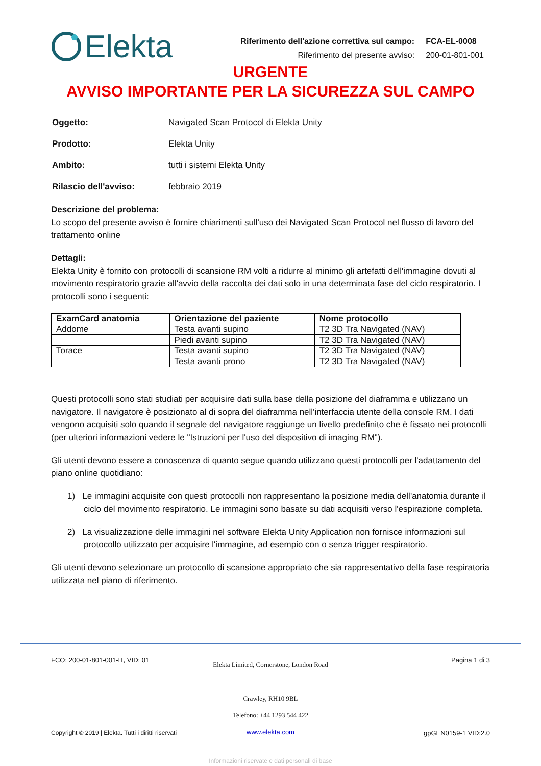Elekta
| Riferimento dell'azione correttiva sul campo: | FCA-EL-0008 |
| Riferimento del presente avviso: | 200-01-801-001 |
URGENTE
AVVISO IMPORTANTE PER LA SICUREZZA SUL CAMPO
| Oggetto: | Navigated Scan Protocol di Elekta Unity |
| Prodotto: | Elekta Unity |
| Ambito: | tutti i sistemi Elekta Unity |
| Rilascio dell'avviso: | febbraio 2019 |
Descrizione del problema:
Lo scopo del presente avviso è fornire chiarimenti sull'uso dei Navigated Scan Protocol nel flusso di lavoro del trattamento online
Dettagli:
Elekta Unity è fornito con protocolli di scansione RM volti a ridurre al minimo gli artefatti dell'immagine dovuti al movimento respiratorio grazie all'avvio della raccolta dei dati solo in una determinata fase del ciclo respiratorio. I protocolli sono i seguenti:
| ExamCard anatomia | Orientazione del paziente | Nome protocollo |
| --- | --- | --- |
| Addome | Testa avanti supino | T2 3D Tra Navigated (NAV) |
| | Piedi avanti supino | T2 3D Tra Navigated (NAV) |
| Torace | Testa avanti supino | T2 3D Tra Navigated (NAV) |
| | Testa avanti prono | T2 3D Tra Navigated (NAV) |
Questi protocolli sono stati studiati per acquisire dati sulla base della posizione del diaframma e utilizzano un navigatore. Il navigatore è posizionato al di sopra del diaframma nell'interfaccia utente della console RM. I dati vengono acquisiti solo quando il segnale del navigatore raggiunge un livello predefinito che è fissato nei protocolli (per ulteriori informazioni vedere le "Istruzioni per l'uso del dispositivo di imaging RM").
Gli utenti devono essere a conoscenza di quanto segue quando utilizzano questi protocolli per l'adattamento del piano online quotidiano:
1) Le immagini acquisite con questi protocolli non rappresentano la posizione media dell'anatomia durante il ciclo del movimento respiratorio. Le immagini sono basate su dati acquisiti verso l'espirazione completa.
2) La visualizzazione delle immagini nel software Elekta Unity Application non fornisce informazioni sul protocollo utilizzato per acquisire l'immagine, ad esempio con o senza trigger respiratorio.
Gli utenti devono selezionare un protocollo di scansione appropriato che sia rappresentativo della fase respiratoria utilizzata nel piano di riferimento.
FCO: 200-01-801-001-IT, VID: 01
Elekta Limited, Cornerstone, London Road
Crawley, RH10 9BL
Telefono: +44 1293 544 422
www.elekta.com
Pagina 1 di 3
Copyright © 2019 | Elekta. Tutti i diritti riservati gpGEN0159-1 VID:2.0
Informazioni riservate e dati personali di base